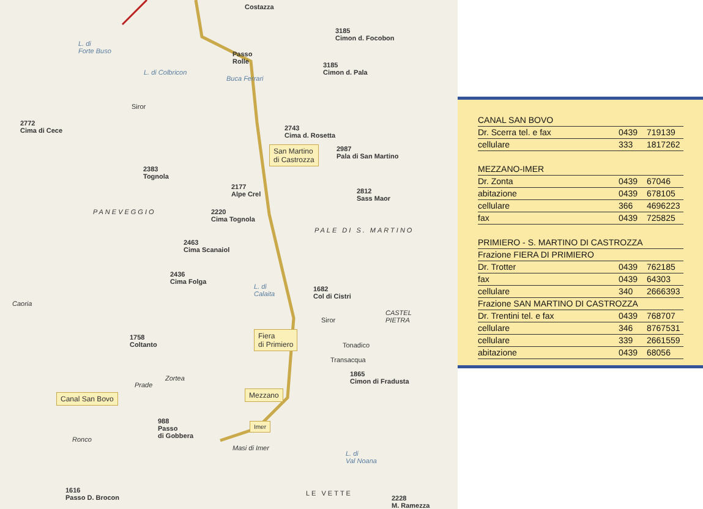Costazza
3185
Cimon d. Focobon
Passo
Rolle
3185
Cimon d. Pala
L. di
Forte Buso
L. di Colbricon
Buca Ferrari
Siror
2772
Cima di Cece
2743
Cima d. Rosetta
San Martino
di Castrozza
2987
Pala di San Martino
2383
Tognola
2177
Alpe Crel
2812
Sass Maor
PANEVEGGIO
2220
Cima Tognola
PALE DI S. MARTINO
2463
Cima Scanaiol
2436
Cima Folga
L. di
Calaita
1682
Col di Cistri
Caoria
Siror
CASTEL
PIETRA
Fiera
di Primiero
Tonadico
1758
Coltanto
Transacqua
1865
Cimon di Fradusta
Prade
Zortea
Mezzano
Canal San Bovo
988
Passo
di Gobbera
Imer
Ronco
Masi di Imer
L. di
Val Noana
1616
Passo D. Brocon
LE VETTE
2228
M. Ramezza
| CANAL SAN BOVO | | |
| Dr. Scerra tel. e fax | 0439 | 719139 |
| cellulare | 333 | 1817262 |
| MEZZANO-IMER | | |
| Dr. Zonta | 0439 | 67046 |
| abitazione | 0439 | 678105 |
| cellulare | 366 | 4696223 |
| fax | 0439 | 725825 |
| PRIMIERO - S. MARTINO DI CASTROZZA | | |
| Frazione FIERA DI PRIMIERO | | |
| Dr. Trotter | 0439 | 762185 |
| fax | 0439 | 64303 |
| cellulare | 340 | 2666393 |
| Frazione SAN MARTINO DI CASTROZZA | | |
| Dr. Trentini tel. e fax | 0439 | 768707 |
| cellulare | 346 | 8767531 |
| cellulare | 339 | 2661559 |
| abitazione | 0439 | 68056 |